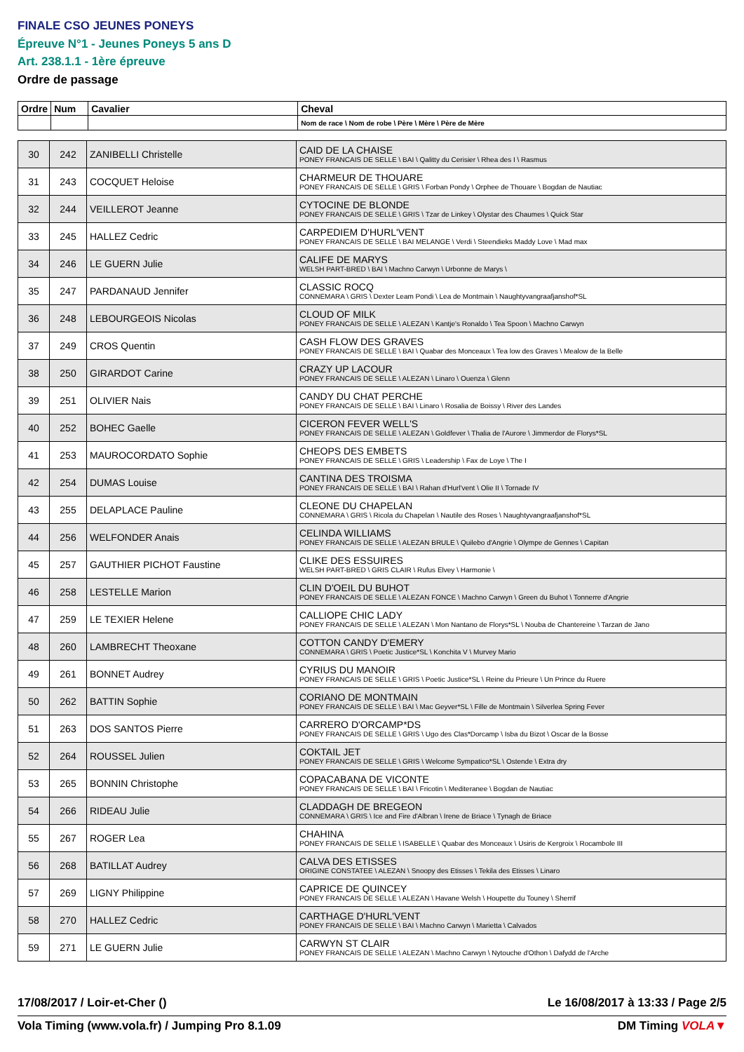FINALE CSO JEUNES PONEYS
Épreuve N°1 - Jeunes Poneys 5 ans D
Art. 238.1.1 - 1ère épreuve
Ordre de passage
| Ordre | Num | Cavalier | Cheval |
| --- | --- | --- | --- |
| | | | Nom de race \ Nom de robe \ Père \ Mère \ Père de Mère |
| 30 | 242 | ZANIBELLI Christelle | CAID DE LA CHAISE PONEY FRANCAIS DE SELLE \ BAI \ Qalitty du Cerisier \ Rhea des I \ Rasmus |
| 31 | 243 | COCQUET Heloise | CHARMEUR DE THOUARE PONEY FRANCAIS DE SELLE \ GRIS \ Forban Pondy \ Orphee de Thouare \ Bogdan de Nautiac |
| 32 | 244 | VEILLEROT Jeanne | CYTOCINE DE BLONDE PONEY FRANCAIS DE SELLE \ GRIS \ Tzar de Linkey \ Olystar des Chaumes \ Quick Star |
| 33 | 245 | HALLEZ Cedric | CARPEDIEM D'HURL'VENT PONEY FRANCAIS DE SELLE \ BAI MELANGE \ Verdi \ Steendieks Maddy Love \ Mad max |
| 34 | 246 | LE GUERN Julie | CALIFE DE MARYS WELSH PART-BRED \ BAI \ Machno Carwyn \ Urbonne de Marys \ |
| 35 | 247 | PARDANAUD Jennifer | CLASSIC ROCQ CONNEMARA \ GRIS \ Dexter Leam Pondi \ Lea de Montmain \ Naughtyvangraafjanshof*SL |
| 36 | 248 | LEBOURGEOIS Nicolas | CLOUD OF MILK PONEY FRANCAIS DE SELLE \ ALEZAN \ Kantje's Ronaldo \ Tea Spoon \ Machno Carwyn |
| 37 | 249 | CROS Quentin | CASH FLOW DES GRAVES PONEY FRANCAIS DE SELLE \ BAI \ Quabar des Monceaux \ Tea low des Graves \ Mealow de la Belle |
| 38 | 250 | GIRARDOT Carine | CRAZY UP LACOUR PONEY FRANCAIS DE SELLE \ ALEZAN \ Linaro \ Ouenza \ Glenn |
| 39 | 251 | OLIVIER Nais | CANDY DU CHAT PERCHE PONEY FRANCAIS DE SELLE \ BAI \ Linaro \ Rosalia de Boissy \ River des Landes |
| 40 | 252 | BOHEC Gaelle | CICERON FEVER WELL'S PONEY FRANCAIS DE SELLE \ ALEZAN \ Goldfever \ Thalia de l'Aurore \ Jimmerdor de Florys*SL |
| 41 | 253 | MAUROCORDATO Sophie | CHEOPS DES EMBETS PONEY FRANCAIS DE SELLE \ GRIS \ Leadership \ Fax de Loye \ The I |
| 42 | 254 | DUMAS Louise | CANTINA DES TROISMA PONEY FRANCAIS DE SELLE \ BAI \ Rahan d'Hurl'vent \ Olie II \ Tornade IV |
| 43 | 255 | DELAPLACE Pauline | CLEONE DU CHAPELAN CONNEMARA \ GRIS \ Ricola du Chapelan \ Nautile des Roses \ Naughtyvangraafjanshof*SL |
| 44 | 256 | WELFONDER Anais | CELINDA WILLIAMS PONEY FRANCAIS DE SELLE \ ALEZAN BRULE \ Quilebo d'Angrie \ Olympe de Gennes \ Capitan |
| 45 | 257 | GAUTHIER PICHOT Faustine | CLIKE DES ESSUIRES WELSH PART-BRED \ GRIS CLAIR \ Rufus Elvey \ Harmonie \ |
| 46 | 258 | LESTELLE Marion | CLIN D'OEIL DU BUHOT PONEY FRANCAIS DE SELLE \ ALEZAN FONCE \ Machno Carwyn \ Green du Buhot \ Tonnerre d'Angrie |
| 47 | 259 | LE TEXIER Helene | CALLIOPE CHIC LADY PONEY FRANCAIS DE SELLE \ ALEZAN \ Mon Nantano de Florys*SL \ Nouba de Chantereine \ Tarzan de Jano |
| 48 | 260 | LAMBRECHT Theoxane | COTTON CANDY D'EMERY CONNEMARA \ GRIS \ Poetic Justice*SL \ Konchita V \ Murvey Mario |
| 49 | 261 | BONNET Audrey | CYRIUS DU MANOIR PONEY FRANCAIS DE SELLE \ GRIS \ Poetic Justice*SL \ Reine du Prieure \ Un Prince du Ruere |
| 50 | 262 | BATTIN Sophie | CORIANO DE MONTMAIN PONEY FRANCAIS DE SELLE \ BAI \ Mac Geyver*SL \ Fille de Montmain \ Silverlea Spring Fever |
| 51 | 263 | DOS SANTOS Pierre | CARRERO D'ORCAMP*DS PONEY FRANCAIS DE SELLE \ GRIS \ Ugo des Clas*Dorcamp \ Isba du Bizot \ Oscar de la Bosse |
| 52 | 264 | ROUSSEL Julien | COKTAIL JET PONEY FRANCAIS DE SELLE \ GRIS \ Welcome Sympatico*SL \ Ostende \ Extra dry |
| 53 | 265 | BONNIN Christophe | COPACABANA DE VICONTE PONEY FRANCAIS DE SELLE \ BAI \ Fricotin \ Mediteranee \ Bogdan de Nautiac |
| 54 | 266 | RIDEAU Julie | CLADDAGH DE BREGEON CONNEMARA \ GRIS \ Ice and Fire d'Albran \ Irene de Briace \ Tynagh de Briace |
| 55 | 267 | ROGER Lea | CHAHINA PONEY FRANCAIS DE SELLE \ ISABELLE \ Quabar des Monceaux \ Usiris de Kergroix \ Rocambole III |
| 56 | 268 | BATILLAT Audrey | CALVA DES ETISSES ORIGINE CONSTATEE \ ALEZAN \ Snoopy des Etisses \ Tekila des Etisses \ Linaro |
| 57 | 269 | LIGNY Philippine | CAPRICE DE QUINCEY PONEY FRANCAIS DE SELLE \ ALEZAN \ Havane Welsh \ Houpette du Touney \ Sherrif |
| 58 | 270 | HALLEZ Cedric | CARTHAGE D'HURL'VENT PONEY FRANCAIS DE SELLE \ BAI \ Machno Carwyn \ Marietta \ Calvados |
| 59 | 271 | LE GUERN Julie | CARWYN ST CLAIR PONEY FRANCAIS DE SELLE \ ALEZAN \ Machno Carwyn \ Nytouche d'Othon \ Dafydd de l'Arche |
17/08/2017 / Loir-et-Cher () Le 16/08/2017 à 13:33 / Page 2/5
Vola Timing (www.vola.fr) / Jumping Pro 8.1.09 DM Timing VOLA▼